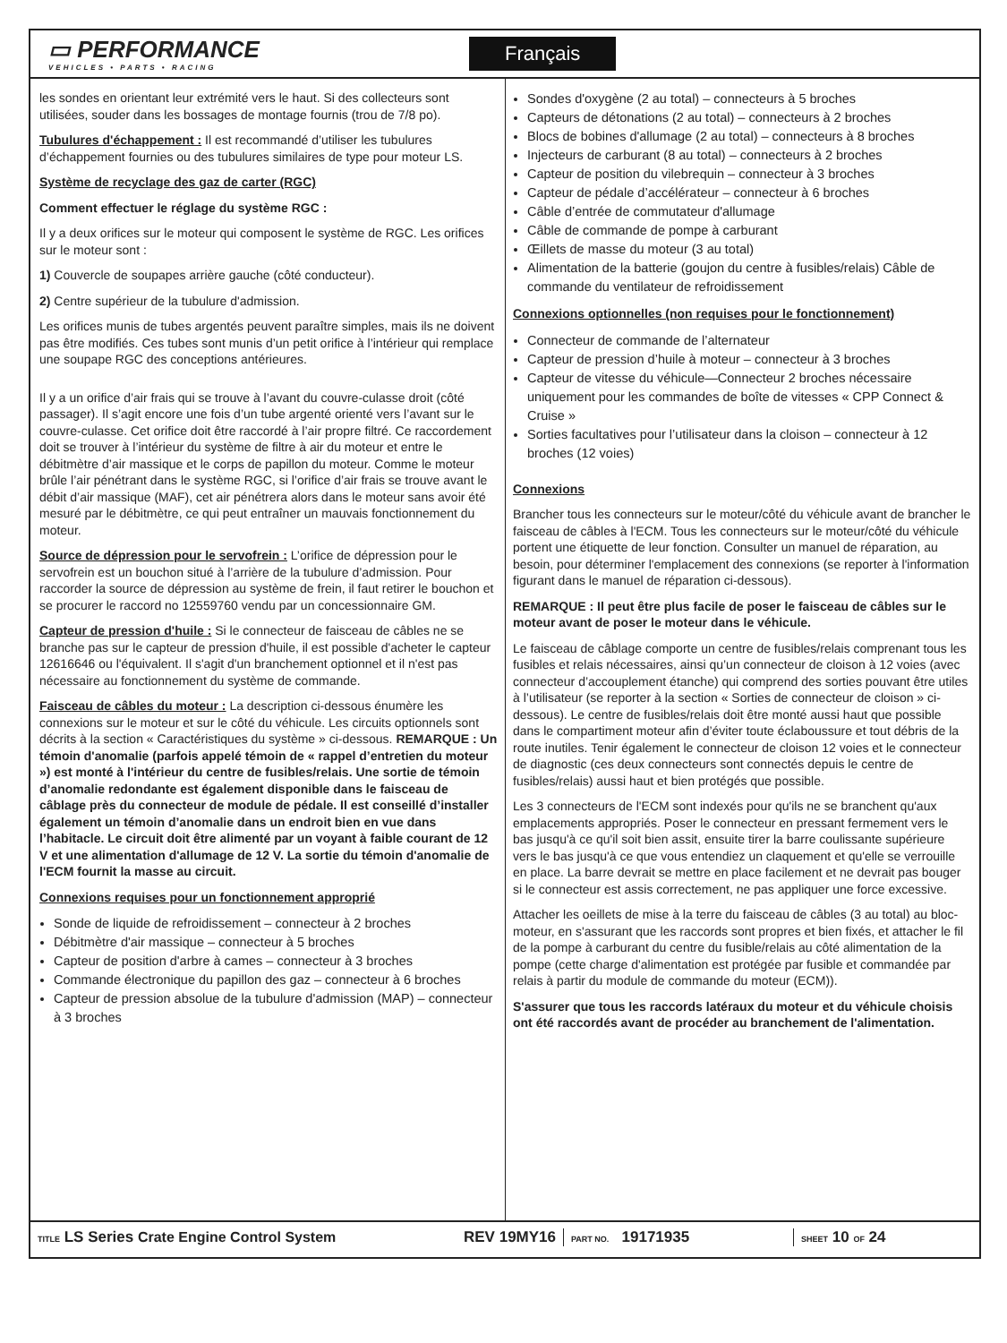▭ PERFORMANCE
VEHICLES • PARTS • RACING
Français
les sondes en orientant leur extrémité vers le haut. Si des collecteurs sont utilisées, souder dans les bossages de montage fournis (trou de 7/8 po).
Tubulures d'échappement : Il est recommandé d’utiliser les tubulures d’échappement fournies ou des tubulures similaires de type pour moteur LS.
Système de recyclage des gaz de carter (RGC)
Comment effectuer le réglage du système RGC :
Il y a deux orifices sur le moteur qui composent le système de RGC. Les orifices sur le moteur sont :
1) Couvercle de soupapes arrière gauche (côté conducteur).
2) Centre supérieur de la tubulure d'admission.
Les orifices munis de tubes argentés peuvent paraître simples, mais ils ne doivent pas être modifiés. Ces tubes sont munis d’un petit orifice à l’intérieur qui remplace une soupape RGC des conceptions antérieures.
Il y a un orifice d’air frais qui se trouve à l’avant du couvre-culasse droit (côté passager). Il s’agit encore une fois d’un tube argenté orienté vers l’avant sur le couvre-culasse. Cet orifice doit être raccordé à l’air propre filtré. Ce raccordement doit se trouver à l’intérieur du système de filtre à air du moteur et entre le débitmètre d’air massique et le corps de papillon du moteur. Comme le moteur brûle l’air pénétrant dans le système RGC, si l’orifice d’air frais se trouve avant le débit d’air massique (MAF), cet air pénétrera alors dans le moteur sans avoir été mesuré par le débitmètre, ce qui peut entraîner un mauvais fonctionnement du moteur.
Source de dépression pour le servofrein : L’orifice de dépression pour le servofrein est un bouchon situé à l’arrière de la tubulure d’admission. Pour raccorder la source de dépression au système de frein, il faut retirer le bouchon et se procurer le raccord no 12559760 vendu par un concessionnaire GM.
Capteur de pression d'huile : Si le connecteur de faisceau de câbles ne se branche pas sur le capteur de pression d'huile, il est possible d'acheter le capteur 12616646 ou l'équivalent. Il s'agit d'un branchement optionnel et il n'est pas nécessaire au fonctionnement du système de commande.
Faisceau de câbles du moteur : La description ci-dessous énumère les connexions sur le moteur et sur le côté du véhicule. Les circuits optionnels sont décrits à la section « Caractéristiques du système » ci-dessous. REMARQUE : Un témoin d'anomalie (parfois appelé témoin de « rappel d’entretien du moteur ») est monté à l'intérieur du centre de fusibles/relais. Une sortie de témoin d’anomalie redondante est également disponible dans le faisceau de câblage près du connecteur de module de pédale. Il est conseillé d’installer également un témoin d’anomalie dans un endroit bien en vue dans l’habitacle. Le circuit doit être alimenté par un voyant à faible courant de 12 V et une alimentation d'allumage de 12 V. La sortie du témoin d'anomalie de l'ECM fournit la masse au circuit.
Connexions requises pour un fonctionnement approprié
Sonde de liquide de refroidissement – connecteur à 2 broches
Débitmètre d'air massique – connecteur à 5 broches
Capteur de position d'arbre à cames – connecteur à 3 broches
Commande électronique du papillon des gaz – connecteur à 6 broches
Capteur de pression absolue de la tubulure d'admission (MAP) – connecteur à 3 broches
Sondes d'oxygène (2 au total) – connecteurs à 5 broches
Capteurs de détonations (2 au total) – connecteurs à 2 broches
Blocs de bobines d'allumage (2 au total) – connecteurs à 8 broches
Injecteurs de carburant (8 au total) – connecteurs à 2 broches
Capteur de position du vilebrequin – connecteur à 3 broches
Capteur de pédale d’accélérateur – connecteur à 6 broches
Câble d’entrée de commutateur d'allumage
Câble de commande de pompe à carburant
Œillets de masse du moteur (3 au total)
Alimentation de la batterie (goujon du centre à fusibles/relais) Câble de commande du ventilateur de refroidissement
Connexions optionnelles (non requises pour le fonctionnement)
Connecteur de commande de l’alternateur
Capteur de pression d’huile à moteur – connecteur à 3 broches
Capteur de vitesse du véhicule—Connecteur 2 broches nécessaire uniquement pour les commandes de boîte de vitesses « CPP Connect & Cruise »
Sorties facultatives pour l’utilisateur dans la cloison – connecteur à 12 broches (12 voies)
Connexions
Brancher tous les connecteurs sur le moteur/côté du véhicule avant de brancher le faisceau de câbles à l'ECM. Tous les connecteurs sur le moteur/côté du véhicule portent une étiquette de leur fonction. Consulter un manuel de réparation, au besoin, pour déterminer l'emplacement des connexions (se reporter à l'information figurant dans le manuel de réparation ci-dessous).
REMARQUE : Il peut être plus facile de poser le faisceau de câbles sur le moteur avant de poser le moteur dans le véhicule.
Le faisceau de câblage comporte un centre de fusibles/relais comprenant tous les fusibles et relais nécessaires, ainsi qu’un connecteur de cloison à 12 voies (avec connecteur d’accouplement étanche) qui comprend des sorties pouvant être utiles à l’utilisateur (se reporter à la section « Sorties de connecteur de cloison » ci-dessous). Le centre de fusibles/relais doit être monté aussi haut que possible dans le compartiment moteur afin d’éviter toute éclaboussure et tout débris de la route inutiles. Tenir également le connecteur de cloison 12 voies et le connecteur de diagnostic (ces deux connecteurs sont connectés depuis le centre de fusibles/relais) aussi haut et bien protégés que possible.
Les 3 connecteurs de l'ECM sont indexés pour qu'ils ne se branchent qu'aux emplacements appropriés. Poser le connecteur en pressant fermement vers le bas jusqu'à ce qu'il soit bien assit, ensuite tirer la barre coulissante supérieure vers le bas jusqu'à ce que vous entendiez un claquement et qu'elle se verrouille en place. La barre devrait se mettre en place facilement et ne devrait pas bouger si le connecteur est assis correctement, ne pas appliquer une force excessive.
Attacher les oeillets de mise à la terre du faisceau de câbles (3 au total) au bloc-moteur, en s'assurant que les raccords sont propres et bien fixés, et attacher le fil de la pompe à carburant du centre du fusible/relais au côté alimentation de la pompe (cette charge d'alimentation est protégée par fusible et commandée par relais à partir du module de commande du moteur (ECM)).
S'assurer que tous les raccords latéraux du moteur et du véhicule choisis ont été raccordés avant de procéder au branchement de l'alimentation.
| TITLE LS Series Crate Engine Control System | REV 19MY16 | PART NO. 19171935 | SHEET 10 OF 24 |